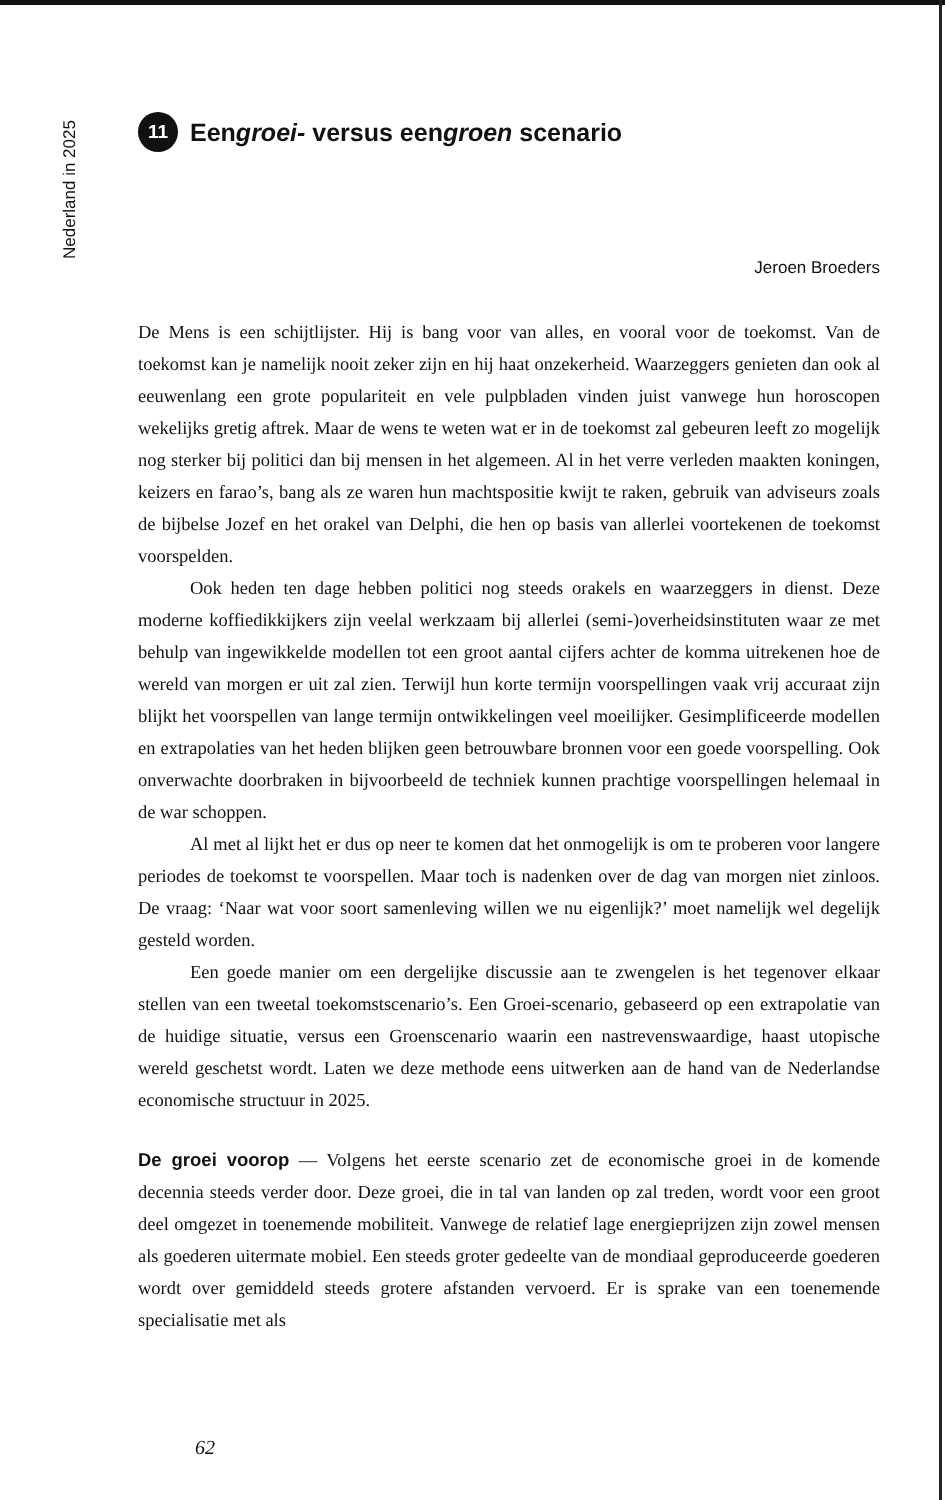Nederland in 2025
11 Een groei- versus een groen scenario
Jeroen Broeders
De Mens is een schijtlijster. Hij is bang voor van alles, en vooral voor de toekomst. Van de toekomst kan je namelijk nooit zeker zijn en hij haat onzekerheid. Waarzeggers genieten dan ook al eeuwenlang een grote populariteit en vele pulpbladen vinden juist vanwege hun horoscopen wekelijks gretig aftrek. Maar de wens te weten wat er in de toekomst zal gebeuren leeft zo mogelijk nog sterker bij politici dan bij mensen in het algemeen. Al in het verre verleden maakten koningen, keizers en farao’s, bang als ze waren hun machtspositie kwijt te raken, gebruik van adviseurs zoals de bijbelse Jozef en het orakel van Delphi, die hen op basis van allerlei voortekenen de toekomst voorspelden.
Ook heden ten dage hebben politici nog steeds orakels en waarzeggers in dienst. Deze moderne koffiedikkijkers zijn veelal werkzaam bij allerlei (semi-)overheidsinstituten waar ze met behulp van ingewikkelde modellen tot een groot aantal cijfers achter de komma uitrekenen hoe de wereld van morgen er uit zal zien. Terwijl hun korte termijn voorspellingen vaak vrij accuraat zijn blijkt het voorspellen van lange termijn ontwikkelingen veel moeilijker. Gesimplificeerde modellen en extrapolaties van het heden blijken geen betrouwbare bronnen voor een goede voorspelling. Ook onverwachte doorbraken in bijvoorbeeld de techniek kunnen prachtige voorspellingen helemaal in de war schoppen.
Al met al lijkt het er dus op neer te komen dat het onmogelijk is om te proberen voor langere periodes de toekomst te voorspellen. Maar toch is nadenken over de dag van morgen niet zinloos. De vraag: ‘Naar wat voor soort samenleving willen we nu eigenlijk?’ moet namelijk wel degelijk gesteld worden.
Een goede manier om een dergelijke discussie aan te zwengelen is het tegenover elkaar stellen van een tweetal toekomstscenario’s. Een Groei-scenario, gebaseerd op een extrapolatie van de huidige situatie, versus een Groenscenario waarin een nastrevenswaardige, haast utopische wereld geschetst wordt. Laten we deze methode eens uitwerken aan de hand van de Nederlandse economische structuur in 2025.
De groei voorop — Volgens het eerste scenario zet de economische groei in de komende decennia steeds verder door. Deze groei, die in tal van landen op zal treden, wordt voor een groot deel omgezet in toenemende mobiliteit. Vanwege de relatief lage energieprijzen zijn zowel mensen als goederen uitermate mobiel. Een steeds groter gedeelte van de mondiaal geproduceerde goederen wordt over gemiddeld steeds grotere afstanden vervoerd. Er is sprake van een toenemende specialisatie met als
62